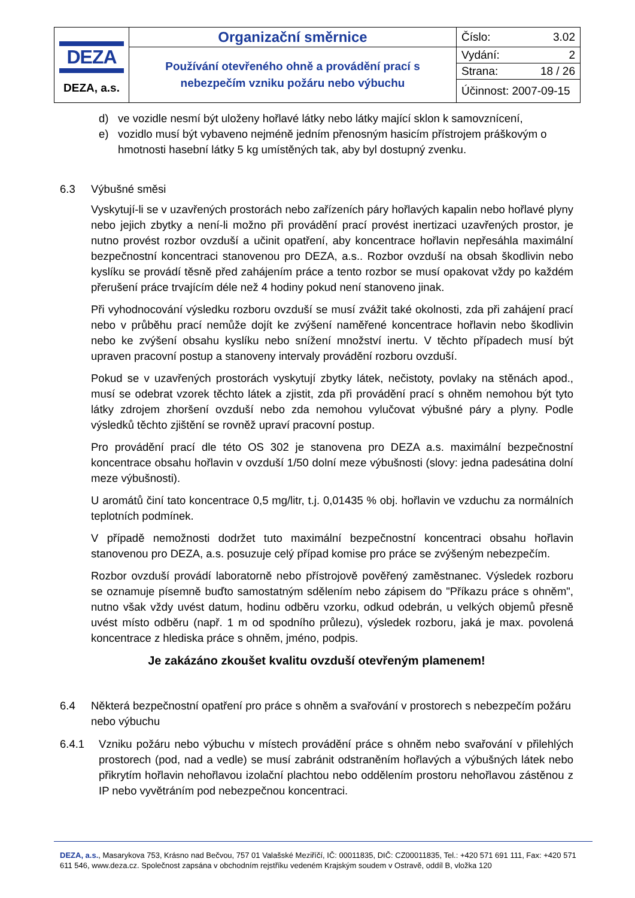| DEZA DEZA, a.s. | Organizační směrnice | Číslo: 3.02 |
| | Používání otevřeného ohně a provádění prací s nebezpečím vzniku požáru nebo výbuchu | Vydání: 2 |
| | | Strana: 18 / 26 |
| | | Účinnost: 2007-09-15 |
d) ve vozidle nesmí být uloženy hořlavé látky nebo látky mající sklon k samovznícení,
e) vozidlo musí být vybaveno nejméně jedním přenosným hasicím přístrojem práškovým o hmotnosti hasební látky 5 kg umístěných tak, aby byl dostupný zvenku.
6.3 Výbušné směsi
Vyskytují-li se v uzavřených prostorách nebo zařízeních páry hořlavých kapalin nebo hořlavé plyny nebo jejich zbytky a není-li možno při provádění prací provést inertizaci uzavřených prostor, je nutno provést rozbor ovzduší a učinit opatření, aby koncentrace hořlavin nepřesáhla maximální bezpečnostní koncentraci stanovenou pro DEZA, a.s.. Rozbor ovzduší na obsah škodlivin nebo kyslíku se provádí těsně před zahájením práce a tento rozbor se musí opakovat vždy po každém přerušení práce trvajícím déle než 4 hodiny pokud není stanoveno jinak.
Při vyhodnocování výsledku rozboru ovzduší se musí zvážit také okolnosti, zda při zahájení prací nebo v průběhu prací nemůže dojít ke zvýšení naměřené koncentrace hořlavin nebo škodlivin nebo ke zvýšení obsahu kyslíku nebo snížení množství inertu. V těchto případech musí být upraven pracovní postup a stanoveny intervaly provádění rozboru ovzduší.
Pokud se v uzavřených prostorách vyskytují zbytky látek, nečistoty, povlaky na stěnách apod., musí se odebrat vzorek těchto látek a zjistit, zda při provádění prací s ohněm nemohou být tyto látky zdrojem zhoršení ovzduší nebo zda nemohou vylučovat výbušné páry a plyny. Podle výsledků těchto zjištění se rovněž upraví pracovní postup.
Pro provádění prací dle této OS 302 je stanovena pro DEZA a.s. maximální bezpečnostní koncentrace obsahu hořlavin v ovzduší 1/50 dolní meze výbušnosti (slovy: jedna padesátina dolní meze výbušnosti).
U aromátů činí tato koncentrace 0,5 mg/litr, t.j. 0,01435 % obj. hořlavin ve vzduchu za normálních teplotních podmínek.
V případě nemožnosti dodržet tuto maximální bezpečnostní koncentraci obsahu hořlavin stanovenou pro DEZA, a.s. posuzuje celý případ komise pro práce se zvýšeným nebezpečím.
Rozbor ovzduší provádí laboratorně nebo přístrojově pověřený zaměstnanec. Výsledek rozboru se oznamuje písemně buďto samostatným sdělením nebo zápisem do "Příkazu práce s ohněm", nutno však vždy uvést datum, hodinu odběru vzorku, odkud odebrán, u velkých objemů přesně uvést místo odběru (např. 1 m od spodního průlezu), výsledek rozboru, jaká je max. povolená koncentrace z hlediska práce s ohněm, jméno, podpis.
Je zakázáno zkoušet kvalitu ovzduší otevřeným plamenem!
6.4 Některá bezpečnostní opatření pro práce s ohněm a svařování v prostorech s nebezpečím požáru nebo výbuchu
6.4.1 Vzniku požáru nebo výbuchu v místech provádění práce s ohněm nebo svařování v přilehlých prostorech (pod, nad a vedle) se musí zabránit odstraněním hořlavých a výbušných látek nebo přikrytím hořlavin nehořlavou izolační plachtou nebo oddělením prostoru nehořlavou zástěnou z IP nebo vyvětráním pod nebezpečnou koncentraci.
DEZA, a.s., Masarykova 753, Krásno nad Bečvou, 757 01 Valašské Meziříčí, IČ: 00011835, DIČ: CZ00011835, Tel.: +420 571 691 111, Fax: +420 571 611 546, www.deza.cz. Společnost zapsána v obchodním rejstříku vedeném Krajským soudem v Ostravě, oddíl B, vložka 120